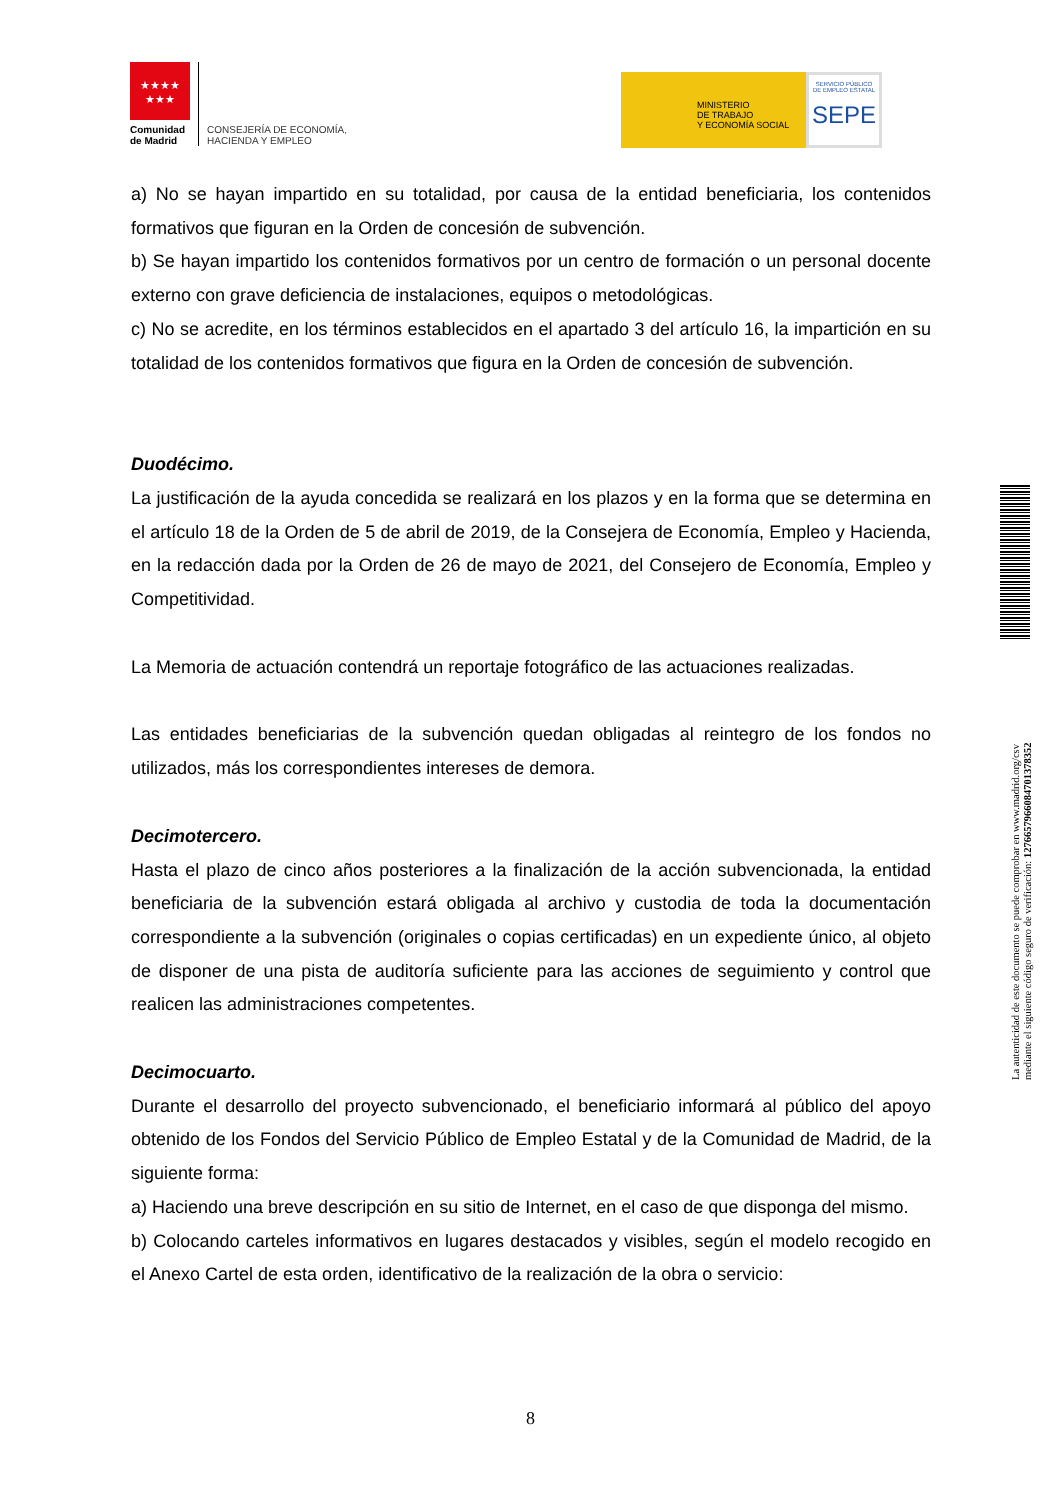★★★★
★★★
Comunidad
de Madrid
CONSEJERÍA DE ECONOMÍA,
HACIENDA Y EMPLEO
MINISTERIO
DE TRABAJO
Y ECONOMÍA SOCIAL
SERVICIO PÚBLICO
DE EMPLEO ESTATAL
SEPE
a) No se hayan impartido en su totalidad, por causa de la entidad beneficiaria, los contenidos formativos que figuran en la Orden de concesión de subvención.
b) Se hayan impartido los contenidos formativos por un centro de formación o un personal docente externo con grave deficiencia de instalaciones, equipos o metodológicas.
c) No se acredite, en los términos establecidos en el apartado 3 del artículo 16, la impartición en su totalidad de los contenidos formativos que figura en la Orden de concesión de subvención.
Duodécimo.
La justificación de la ayuda concedida se realizará en los plazos y en la forma que se determina en el artículo 18 de la Orden de 5 de abril de 2019, de la Consejera de Economía, Empleo y Hacienda, en la redacción dada por la Orden de 26 de mayo de 2021, del Consejero de Economía, Empleo y Competitividad.
La Memoria de actuación contendrá un reportaje fotográfico de las actuaciones realizadas.
Las entidades beneficiarias de la subvención quedan obligadas al reintegro de los fondos no utilizados, más los correspondientes intereses de demora.
Decimotercero.
Hasta el plazo de cinco años posteriores a la finalización de la acción subvencionada, la entidad beneficiaria de la subvención estará obligada al archivo y custodia de toda la documentación correspondiente a la subvención (originales o copias certificadas) en un expediente único, al objeto de disponer de una pista de auditoría suficiente para las acciones de seguimiento y control que realicen las administraciones competentes.
Decimocuarto.
Durante el desarrollo del proyecto subvencionado, el beneficiario informará al público del apoyo obtenido de los Fondos del Servicio Público de Empleo Estatal y de la Comunidad de Madrid, de la siguiente forma:
a) Haciendo una breve descripción en su sitio de Internet, en el caso de que disponga del mismo.
b) Colocando carteles informativos en lugares destacados y visibles, según el modelo recogido en el Anexo Cartel de esta orden, identificativo de la realización de la obra o servicio:
8
La autenticidad de este documento se puede comprobar en www.madrid.org/csv
mediante el siguiente código seguro de verificación: 1276657966084701378352